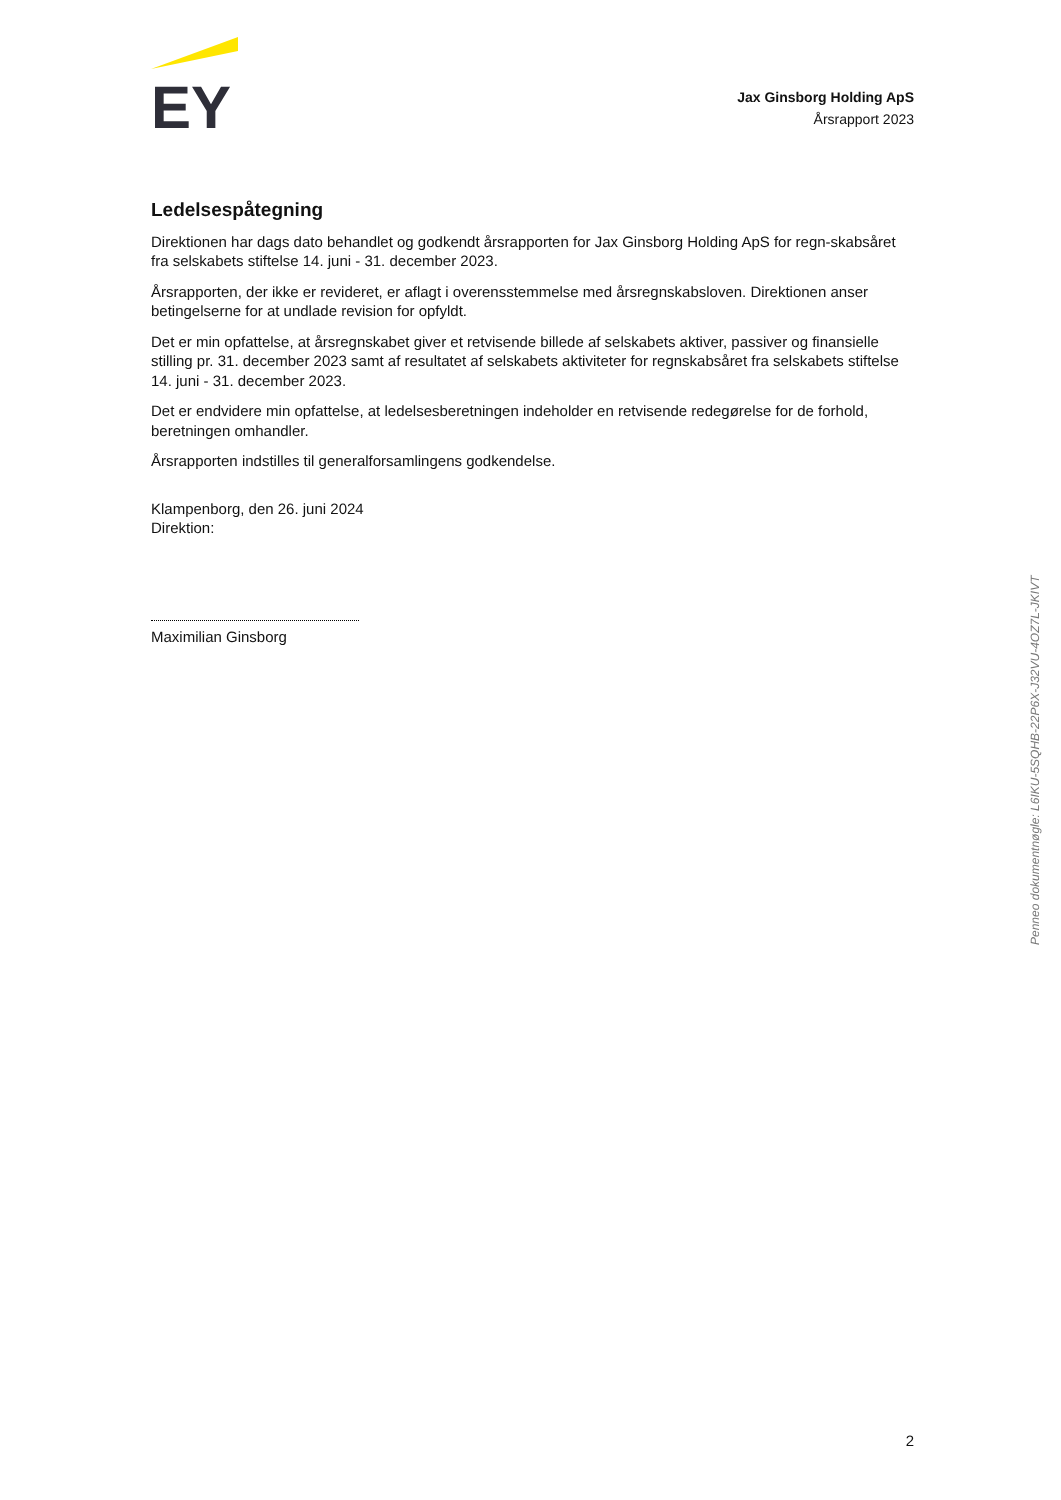EY
Jax Ginsborg Holding ApS
Årsrapport 2023
Ledelsespåtegning
Direktionen har dags dato behandlet og godkendt årsrapporten for Jax Ginsborg Holding ApS for regn-skabsåret fra selskabets stiftelse 14. juni - 31. december 2023.
Årsrapporten, der ikke er revideret, er aflagt i overensstemmelse med årsregnskabsloven. Direktionen anser betingelserne for at undlade revision for opfyldt.
Det er min opfattelse, at årsregnskabet giver et retvisende billede af selskabets aktiver, passiver og finansielle stilling pr. 31. december 2023 samt af resultatet af selskabets aktiviteter for regnskabsåret fra selskabets stiftelse 14. juni - 31. december 2023.
Det er endvidere min opfattelse, at ledelsesberetningen indeholder en retvisende redegørelse for de forhold, beretningen omhandler.
Årsrapporten indstilles til generalforsamlingens godkendelse.
Klampenborg, den 26. juni 2024
Direktion:
Maximilian Ginsborg
Penneo dokumentnøgle: L6IKU-5SQHB-22P6X-J32VU-4OZ7L-JKIVT
2